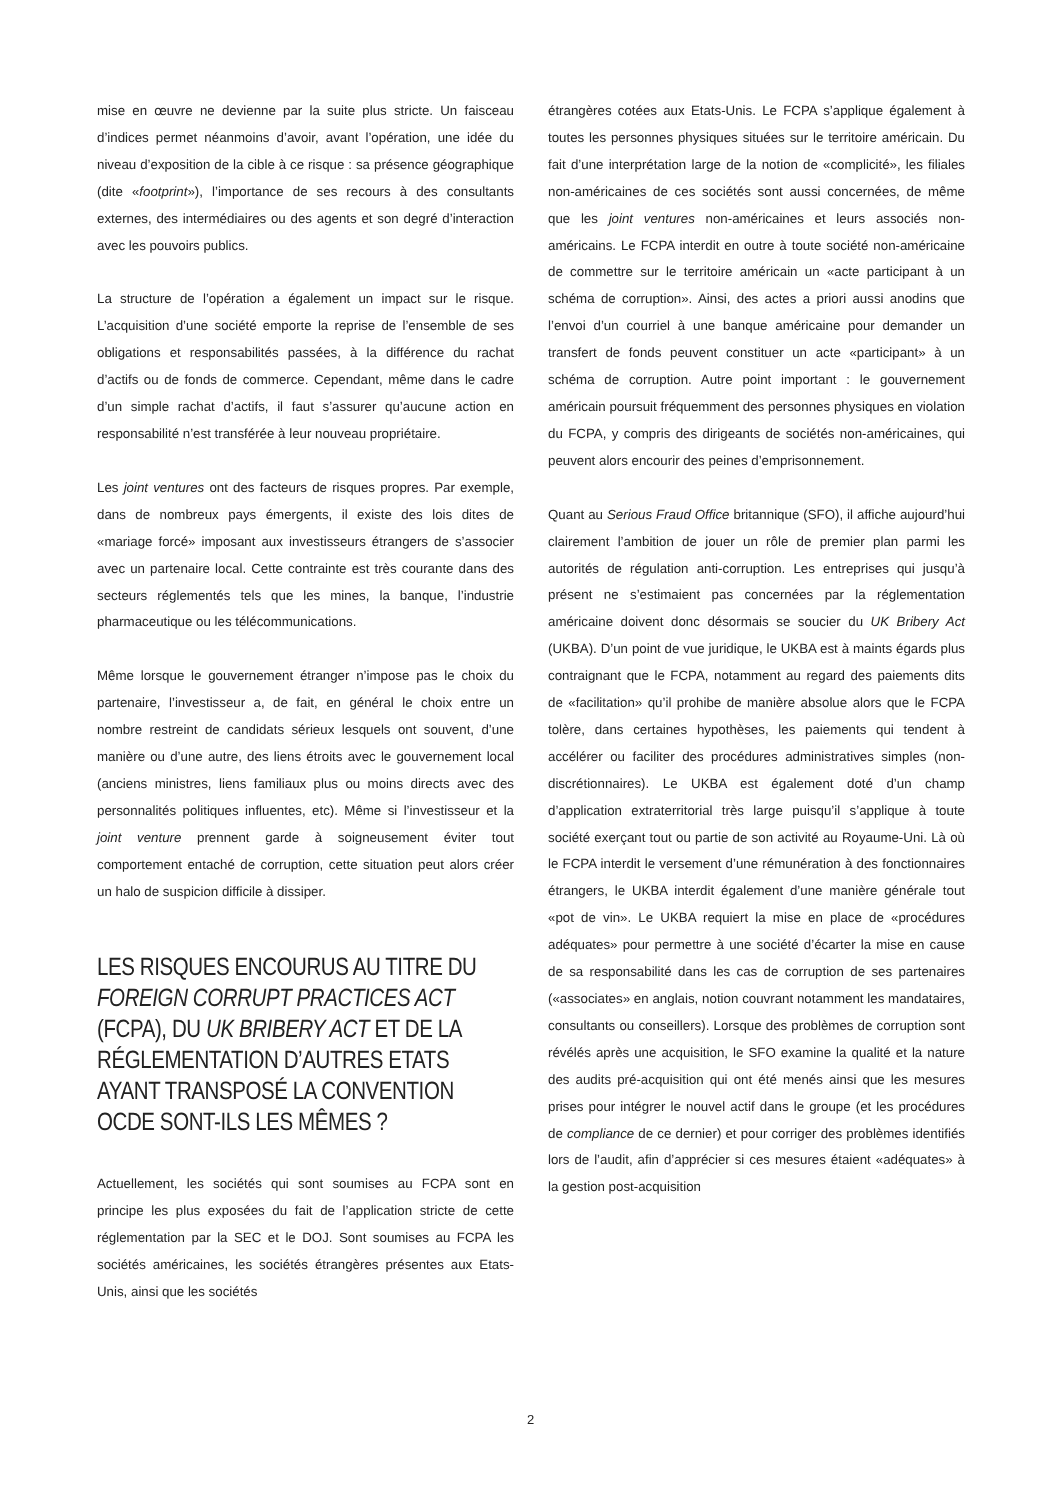mise en œuvre ne devienne par la suite plus stricte. Un faisceau d’indices permet néanmoins d’avoir, avant l’opération, une idée du niveau d’exposition de la cible à ce risque : sa présence géographique (dite «footprint»), l’importance de ses recours à des consultants externes, des intermédiaires ou des agents et son degré d’interaction avec les pouvoirs publics.
La structure de l’opération a également un impact sur le risque. L’acquisition d’une société emporte la reprise de l’ensemble de ses obligations et responsabilités passées, à la différence du rachat d’actifs ou de fonds de commerce. Cependant, même dans le cadre d’un simple rachat d’actifs, il faut s’assurer qu’aucune action en responsabilité n’est transférée à leur nouveau propriétaire.
Les joint ventures ont des facteurs de risques propres. Par exemple, dans de nombreux pays émergents, il existe des lois dites de «mariage forcé» imposant aux investisseurs étrangers de s’associer avec un partenaire local. Cette contrainte est très courante dans des secteurs réglementés tels que les mines, la banque, l’industrie pharmaceutique ou les télécommunications.
Même lorsque le gouvernement étranger n’impose pas le choix du partenaire, l’investisseur a, de fait, en général le choix entre un nombre restreint de candidats sérieux lesquels ont souvent, d’une manière ou d’une autre, des liens étroits avec le gouvernement local (anciens ministres, liens familiaux plus ou moins directs avec des personnalités politiques influentes, etc). Même si l’investisseur et la joint venture prennent garde à soigneusement éviter tout comportement entaché de corruption, cette situation peut alors créer un halo de suspicion difficile à dissiper.
LES RISQUES ENCOURUS AU TITRE DU FOREIGN CORRUPT PRACTICES ACT (FCPA), DU UK BRIBERY ACT ET DE LA RÉGLEMENTATION D’AUTRES ETATS AYANT TRANSPOSÉ LA CONVENTION OCDE SONT-ILS LES MÊMES ?
Actuellement, les sociétés qui sont soumises au FCPA sont en principe les plus exposées du fait de l’application stricte de cette réglementation par la SEC et le DOJ. Sont soumises au FCPA les sociétés américaines, les sociétés étrangères présentes aux Etats-Unis, ainsi que les sociétés
étrangères cotées aux Etats-Unis. Le FCPA s’applique également à toutes les personnes physiques situées sur le territoire américain. Du fait d’une interprétation large de la notion de «complicité», les filiales non-américaines de ces sociétés sont aussi concernées, de même que les joint ventures non-américaines et leurs associés non-américains. Le FCPA interdit en outre à toute société non-américaine de commettre sur le territoire américain un «acte participant à un schéma de corruption». Ainsi, des actes a priori aussi anodins que l’envoi d’un courriel à une banque américaine pour demander un transfert de fonds peuvent constituer un acte «participant» à un schéma de corruption. Autre point important : le gouvernement américain poursuit fréquemment des personnes physiques en violation du FCPA, y compris des dirigeants de sociétés non-américaines, qui peuvent alors encourir des peines d’emprisonnement.
Quant au Serious Fraud Office britannique (SFO), il affiche aujourd’hui clairement l’ambition de jouer un rôle de premier plan parmi les autorités de régulation anti-corruption. Les entreprises qui jusqu’à présent ne s’estimaient pas concernées par la réglementation américaine doivent donc désormais se soucier du UK Bribery Act (UKBA). D’un point de vue juridique, le UKBA est à maints égards plus contraignant que le FCPA, notamment au regard des paiements dits de «facilitation» qu’il prohibe de manière absolue alors que le FCPA tolère, dans certaines hypothèses, les paiements qui tendent à accélérer ou faciliter des procédures administratives simples (non-discrétionnaires). Le UKBA est également doté d’un champ d’application extraterritorial très large puisqu’il s’applique à toute société exerçant tout ou partie de son activité au Royaume-Uni. Là où le FCPA interdit le versement d’une rémunération à des fonctionnaires étrangers, le UKBA interdit également d’une manière générale tout «pot de vin». Le UKBA requiert la mise en place de «procédures adéquates» pour permettre à une société d’écarter la mise en cause de sa responsabilité dans les cas de corruption de ses partenaires («associates» en anglais, notion couvrant notamment les mandataires, consultants ou conseillers). Lorsque des problèmes de corruption sont révélés après une acquisition, le SFO examine la qualité et la nature des audits pré-acquisition qui ont été menés ainsi que les mesures prises pour intégrer le nouvel actif dans le groupe (et les procédures de compliance de ce dernier) et pour corriger des problèmes identifiés lors de l’audit, afin d’apprécier si ces mesures étaient «adéquates» à la gestion post-acquisition
2